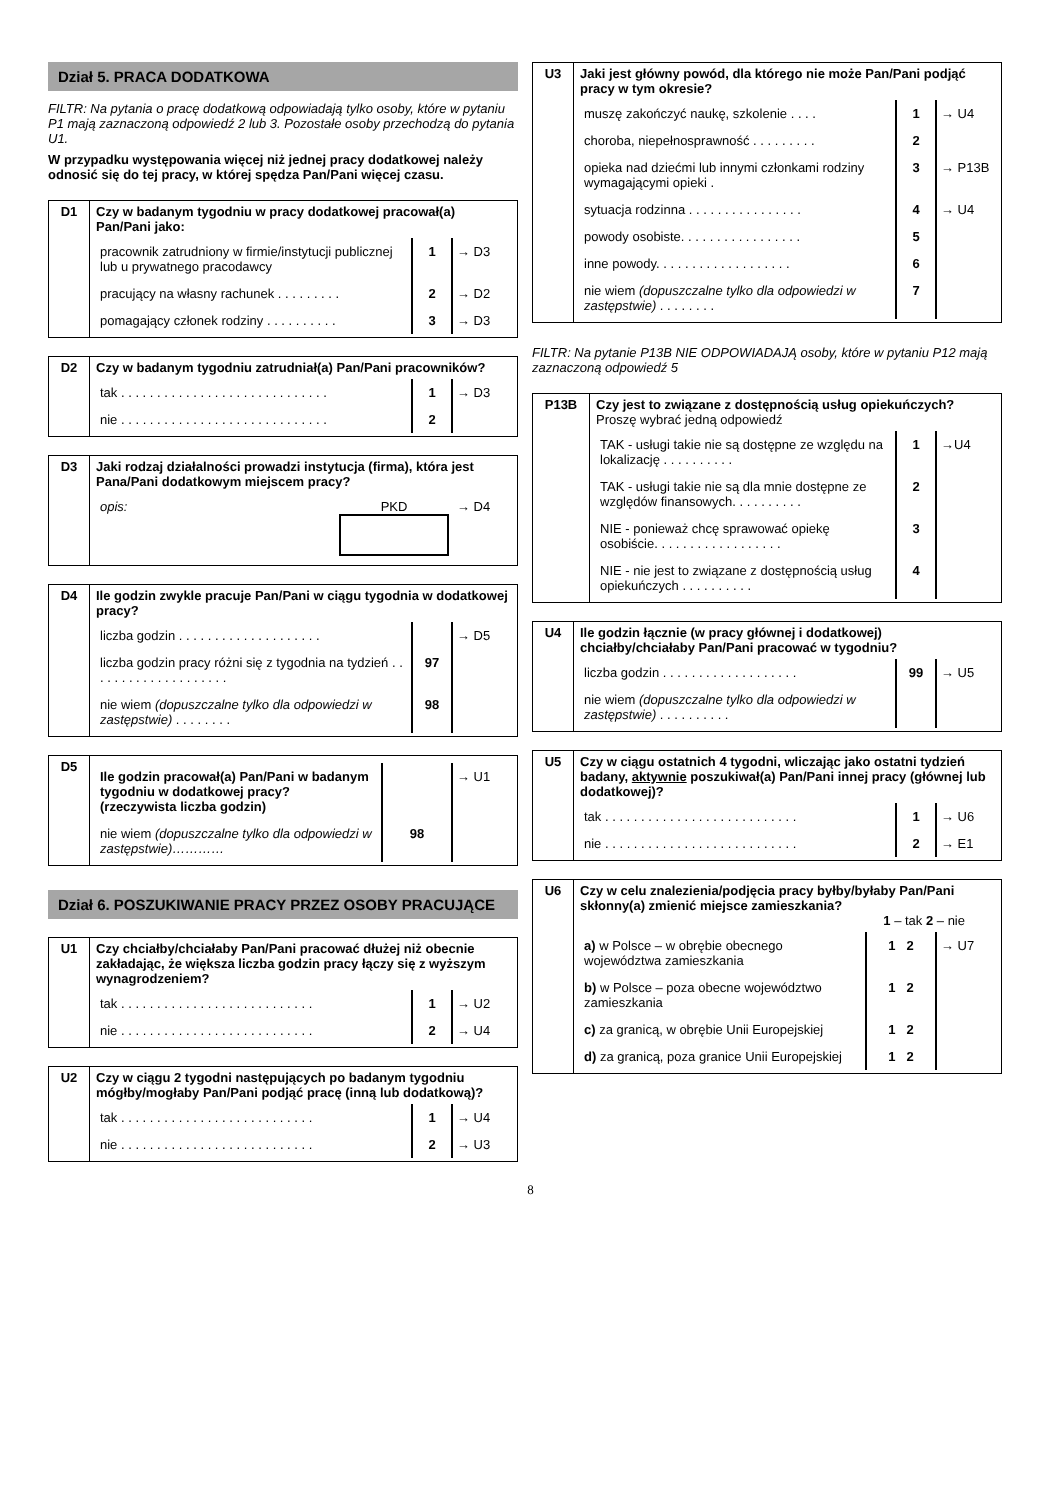Dział 5. PRACA DODATKOWA
FILTR: Na pytania o pracę dodatkową odpowiadają tylko osoby, które w pytaniu P1 mają zaznaczoną odpowiedź 2 lub 3. Pozostałe osoby przechodzą do pytania U1.
W przypadku występowania więcej niż jednej pracy dodatkowej należy odnosić się do tej pracy, w której spędza Pan/Pani więcej czasu.
| D1 | Czy w badanym tygodniu w pracy dodatkowej pracował(a) Pan/Pani jako: / pracownik zatrudniony w firmie/instytucji publicznej lub u prywatnego pracodawcy / 1 / → D3 / / pracujący na własny rachunek . . . . . . . . . / 2 / → D2 / / pomagający członek rodziny . . . . . . . . . . / 3 / → D3 / |
| D2 | Czy w badanym tygodniu zatrudniał(a) Pan/Pani pracowników? / tak . . . . . . . . . . . . . . . . . . . . . . . . . . . . . / 1 / → D3 / / nie . . . . . . . . . . . . . . . . . . . . . . . . . . . . . / 2 / / |
| D3 | Jaki rodzaj działalności prowadzi instytucja (firma), która jest Pana/Pani dodatkowym miejscem pracy? / opis: / PKD / → D4 / |
| D4 | Ile godzin zwykle pracuje Pan/Pani w ciągu tygodnia w dodatkowej pracy? / liczba godzin . . . . . . . . . . . . . . . . . . . . / / → D5 / / liczba godzin pracy różni się z tygodnia na tydzień . . . . . . . . . . . . . . . . . . . . / 97 / / / nie wiem (dopuszczalne tylko dla odpowiedzi w zastępstwie) . . . . . . . . / 98 / / |
| D5 | / Ile godzin pracował(a) Pan/Pani w badanym tygodniu w dodatkowej pracy? (rzeczywista liczba godzin) / / → U1 / / nie wiem (dopuszczalne tylko dla odpowiedzi w zastępstwie)………… / 98 / / |
Dział 6. POSZUKIWANIE PRACY PRZEZ OSOBY PRACUJĄCE
| U1 | Czy chciałby/chciałaby Pan/Pani pracować dłużej niż obecnie zakładając, że większa liczba godzin pracy łączy się z wyższym wynagrodzeniem? / tak . . . . . . . . . . . . . . . . . . . . . . . . . . . / 1 / → U2 / / nie . . . . . . . . . . . . . . . . . . . . . . . . . . . / 2 / → U4 / |
| U2 | Czy w ciągu 2 tygodni następujących po badanym tygodniu mógłby/mogłaby Pan/Pani podjąć pracę (inną lub dodatkową)? / tak . . . . . . . . . . . . . . . . . . . . . . . . . . . / 1 / → U4 / / nie . . . . . . . . . . . . . . . . . . . . . . . . . . . / 2 / → U3 / |
| U3 | Jaki jest główny powód, dla którego nie może Pan/Pani podjąć pracy w tym okresie? / muszę zakończyć naukę, szkolenie . . . . / 1 / → U4 / / choroba, niepełnosprawność . . . . . . . . . / 2 / / / opieka nad dziećmi lub innymi członkami rodziny wymagającymi opieki . / 3 / → P13B / / sytuacja rodzinna . . . . . . . . . . . . . . . . / 4 / → U4 / / powody osobiste. . . . . . . . . . . . . . . . . / 5 / / / inne powody. . . . . . . . . . . . . . . . . . . / 6 / / / nie wiem (dopuszczalne tylko dla odpowiedzi w zastępstwie) . . . . . . . . / 7 / / |
FILTR: Na pytanie P13B NIE ODPOWIADAJĄ osoby, które w pytaniu P12 mają zaznaczoną odpowiedź 5
| P13B | Czy jest to związane z dostępnością usług opiekuńczych? Proszę wybrać jedną odpowiedź / TAK - usługi takie nie są dostępne ze względu na lokalizację . . . . . . . . . . / 1 / →U4 / / TAK - usługi takie nie są dla mnie dostępne ze względów finansowych. . . . . . . . . . / 2 / / / NIE - ponieważ chcę sprawować opiekę osobiście. . . . . . . . . . . . . . . . . . / 3 / / / NIE - nie jest to związane z dostępnością usług opiekuńczych . . . . . . . . . . / 4 / / |
| U4 | Ile godzin łącznie (w pracy głównej i dodatkowej) chciałby/chciałaby Pan/Pani pracować w tygodniu? / liczba godzin . . . . . . . . . . . . . . . . . . . / 99 / → U5 / / nie wiem (dopuszczalne tylko dla odpowiedzi w zastępstwie) . . . . . . . . . . / / / |
| U5 | Czy w ciągu ostatnich 4 tygodni, wliczając jako ostatni tydzień badany, aktywnie poszukiwał(a) Pan/Pani innej pracy (głównej lub dodatkowej)? / tak . . . . . . . . . . . . . . . . . . . . . . . . . . . / 1 / → U6 / / nie . . . . . . . . . . . . . . . . . . . . . . . . . . . / 2 / → E1 / |
| U6 | Czy w celu znalezienia/podjęcia pracy byłby/byłaby Pan/Pani skłonny(a) zmienić miejsce zamieszkania? 1 – tak 2 – nie / a) w Polsce – w obrębie obecnego województwa zamieszkania / 1 2 / → U7 / / b) w Polsce – poza obecne województwo zamieszkania / 1 2 / / / c) za granicą, w obrębie Unii Europejskiej / 1 2 / / / d) za granicą, poza granice Unii Europejskiej / 1 2 / / |
8